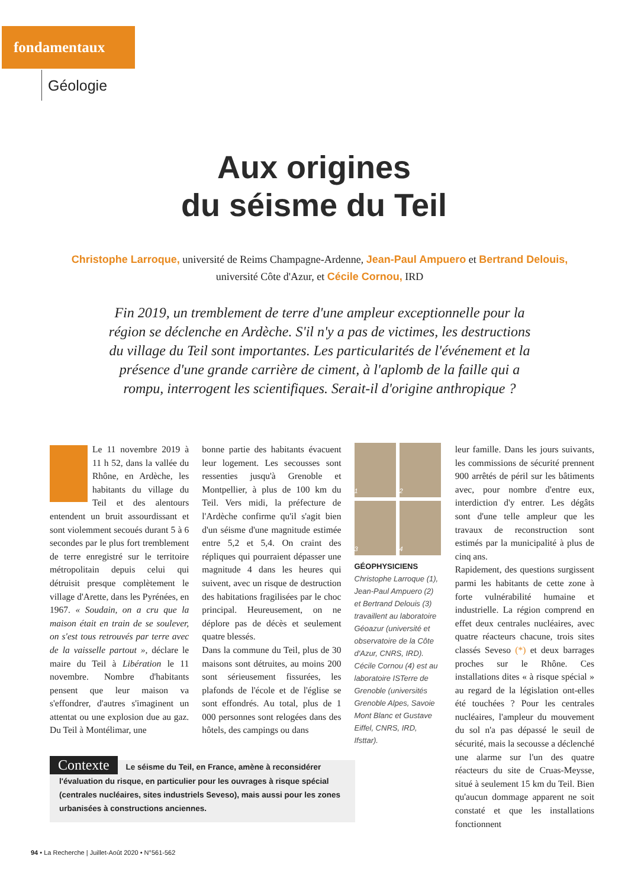fondamentaux
Géologie
Aux origines
du séisme du Teil
Christophe Larroque, université de Reims Champagne-Ardenne, Jean-Paul Ampuero et Bertrand Delouis, université Côte d'Azur, et Cécile Cornou, IRD
Fin 2019, un tremblement de terre d'une ampleur exceptionnelle pour la région se déclenche en Ardèche. S'il n'y a pas de victimes, les destructions du village du Teil sont importantes. Les particularités de l'événement et la présence d'une grande carrière de ciment, à l'aplomb de la faille qui a rompu, interrogent les scientifiques. Serait-il d'origine anthropique ?
Le 11 novembre 2019 à 11 h 52, dans la vallée du Rhône, en Ardèche, les habitants du village du Teil et des alentours entendent un bruit assourdissant et sont violemment secoués durant 5 à 6 secondes par le plus fort tremblement de terre enregistré sur le territoire métropolitain depuis celui qui détruisit presque complètement le village d'Arette, dans les Pyrénées, en 1967. « Soudain, on a cru que la maison était en train de se soulever, on s'est tous retrouvés par terre avec de la vaisselle partout », déclare le maire du Teil à Libération le 11 novembre. Nombre d'habitants pensent que leur maison va s'effondrer, d'autres s'imaginent un attentat ou une explosion due au gaz. Du Teil à Montélimar, une
bonne partie des habitants évacuent leur logement. Les secousses sont ressenties jusqu'à Grenoble et Montpellier, à plus de 100 km du Teil. Vers midi, la préfecture de l'Ardèche confirme qu'il s'agit bien d'un séisme d'une magnitude estimée entre 5,2 et 5,4. On craint des répliques qui pourraient dépasser une magnitude 4 dans les heures qui suivent, avec un risque de destruction des habitations fragilisées par le choc principal. Heureusement, on ne déplore pas de décès et seulement quatre blessés.
Dans la commune du Teil, plus de 30 maisons sont détruites, au moins 200 sont sérieusement fissurées, les plafonds de l'école et de l'église se sont effondrés. Au total, plus de 1 000 personnes sont relogées dans des hôtels, des campings ou dans
1
2
3
4
GÉOPHYSICIENS
Christophe Larroque (1), Jean-Paul Ampuero (2) et Bertrand Delouis (3) travaillent au laboratoire Géoazur (université et observatoire de la Côte d'Azur, CNRS, IRD). Cécile Cornou (4) est au laboratoire ISTerre de Grenoble (universités Grenoble Alpes, Savoie Mont Blanc et Gustave Eiffel, CNRS, IRD, Ifsttar).
leur famille. Dans les jours suivants, les commissions de sécurité prennent 900 arrêtés de péril sur les bâtiments avec, pour nombre d'entre eux, interdiction d'y entrer. Les dégâts sont d'une telle ampleur que les travaux de reconstruction sont estimés par la municipalité à plus de cinq ans.
Rapidement, des questions surgissent parmi les habitants de cette zone à forte vulnérabilité humaine et industrielle. La région comprend en effet deux centrales nucléaires, avec quatre réacteurs chacune, trois sites classés Seveso (*) et deux barrages proches sur le Rhône. Ces installations dites « à risque spécial » au regard de la législation ont-elles été touchées ? Pour les centrales nucléaires, l'ampleur du mouvement du sol n'a pas dépassé le seuil de sécurité, mais la secousse a déclenché une alarme sur l'un des quatre réacteurs du site de Cruas-Meysse, situé à seulement 15 km du Teil. Bien qu'aucun dommage apparent ne soit constaté et que les installations fonctionnent
Contexte Le séisme du Teil, en France, amène à reconsidérer l'évaluation du risque, en particulier pour les ouvrages à risque spécial (centrales nucléaires, sites industriels Seveso), mais aussi pour les zones urbanisées à constructions anciennes.
94 • La Recherche | Juillet-Août 2020 • N°561-562